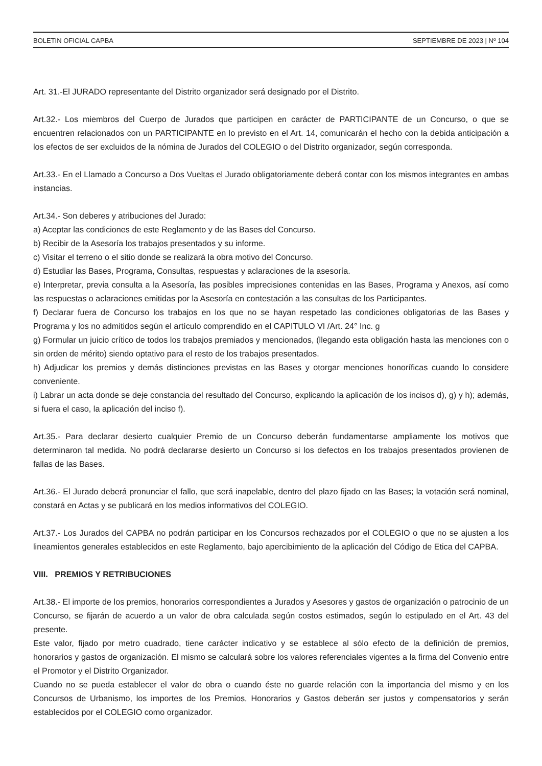BOLETIN OFICIAL CAPBA SEPTIEMBRE DE 2023 | Nº 104
Art. 31.-El JURADO representante del Distrito organizador será designado por el Distrito.
Art.32.- Los miembros del Cuerpo de Jurados que participen en carácter de PARTICIPANTE de un Concurso, o que se encuentren relacionados con un PARTICIPANTE en lo previsto en el Art. 14, comunicarán el hecho con la debida anticipación a los efectos de ser excluidos de la nómina de Jurados del COLEGIO o del Distrito organizador, según corresponda.
Art.33.- En el Llamado a Concurso a Dos Vueltas el Jurado obligatoriamente deberá contar con los mismos integrantes en ambas instancias.
Art.34.- Son deberes y atribuciones del Jurado:
a) Aceptar las condiciones de este Reglamento y de las Bases del Concurso.
b) Recibir de la Asesoría los trabajos presentados y su informe.
c) Visitar el terreno o el sitio donde se realizará la obra motivo del Concurso.
d) Estudiar las Bases, Programa, Consultas, respuestas y aclaraciones de la asesoría.
e) Interpretar, previa consulta a la Asesoría, las posibles imprecisiones contenidas en las Bases, Programa y Anexos, así como las respuestas o aclaraciones emitidas por la Asesoría en contestación a las consultas de los Participantes.
f) Declarar fuera de Concurso los trabajos en los que no se hayan respetado las condiciones obligatorias de las Bases y Programa y los no admitidos según el artículo comprendido en el CAPITULO VI /Art. 24° Inc. g
g) Formular un juicio crítico de todos los trabajos premiados y mencionados, (llegando esta obligación hasta las menciones con o sin orden de mérito) siendo optativo para el resto de los trabajos presentados.
h) Adjudicar los premios y demás distinciones previstas en las Bases y otorgar menciones honoríficas cuando lo considere conveniente.
i) Labrar un acta donde se deje constancia del resultado del Concurso, explicando la aplicación de los incisos d), g) y h); además, si fuera el caso, la aplicación del inciso f).
Art.35.- Para declarar desierto cualquier Premio de un Concurso deberán fundamentarse ampliamente los motivos que determinaron tal medida. No podrá declararse desierto un Concurso si los defectos en los trabajos presentados provienen de fallas de las Bases.
Art.36.- El Jurado deberá pronunciar el fallo, que será inapelable, dentro del plazo fijado en las Bases; la votación será nominal, constará en Actas y se publicará en los medios informativos del COLEGIO.
Art.37.- Los Jurados del CAPBA no podrán participar en los Concursos rechazados por el COLEGIO o que no se ajusten a los lineamientos generales establecidos en este Reglamento, bajo apercibimiento de la aplicación del Código de Etica del CAPBA.
VIII. PREMIOS Y RETRIBUCIONES
Art.38.- El importe de los premios, honorarios correspondientes a Jurados y Asesores y gastos de organización o patrocinio de un Concurso, se fijarán de acuerdo a un valor de obra calculada según costos estimados, según lo estipulado en el Art. 43 del presente.
Este valor, fijado por metro cuadrado, tiene carácter indicativo y se establece al sólo efecto de la definición de premios, honorarios y gastos de organización. El mismo se calculará sobre los valores referenciales vigentes a la firma del Convenio entre el Promotor y el Distrito Organizador.
Cuando no se pueda establecer el valor de obra o cuando éste no guarde relación con la importancia del mismo y en los Concursos de Urbanismo, los importes de los Premios, Honorarios y Gastos deberán ser justos y compensatorios y serán establecidos por el COLEGIO como organizador.